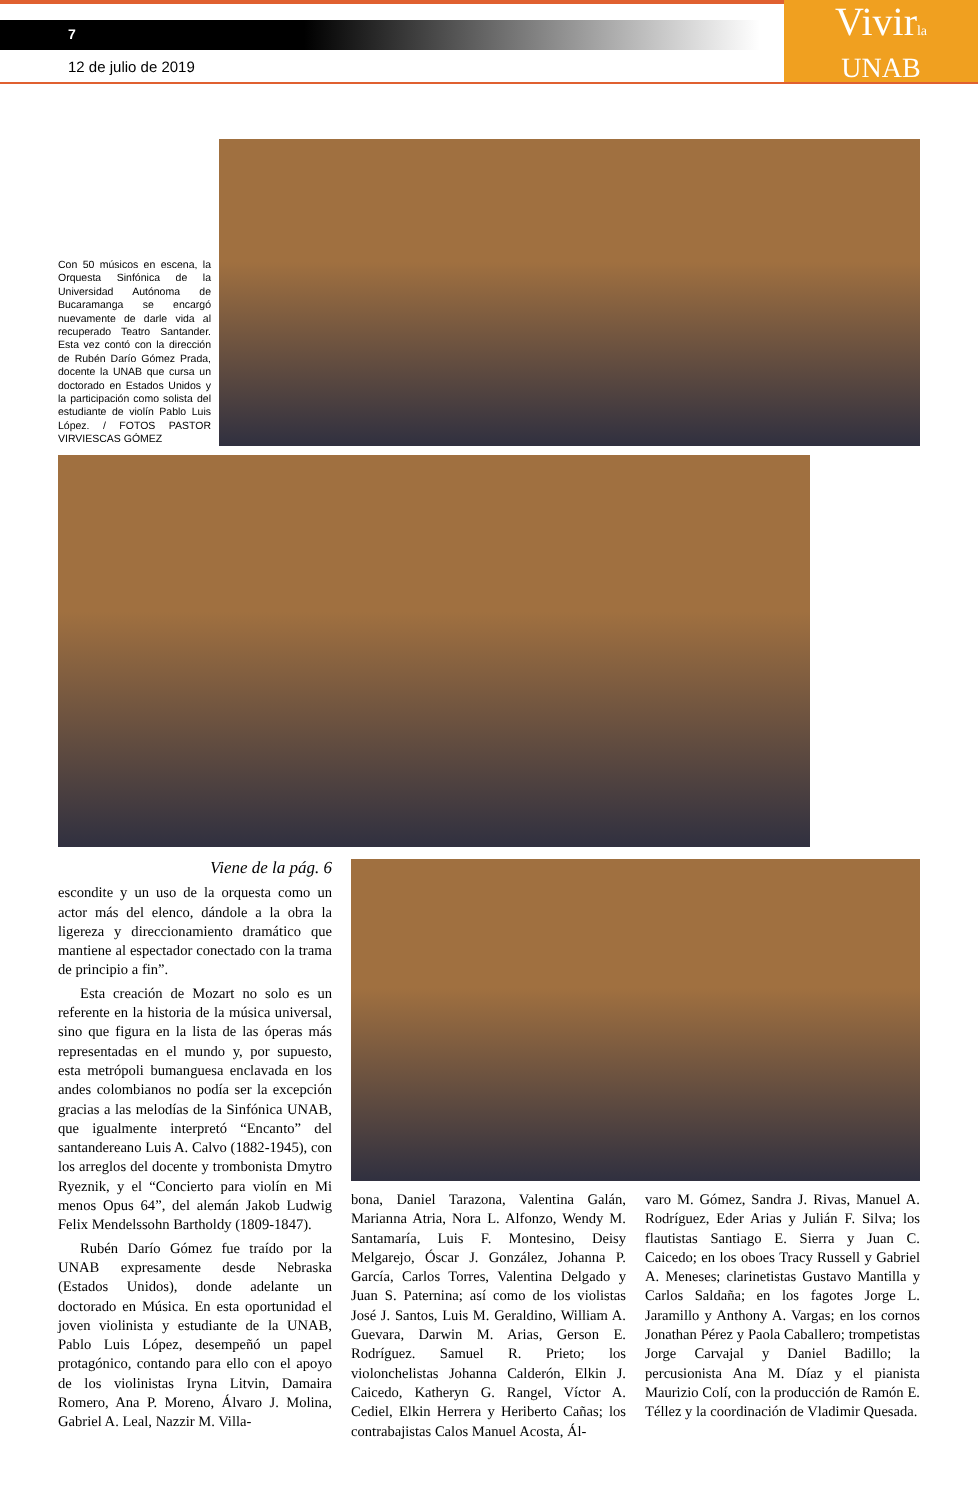7
12 de julio de 2019
Vivirla
UNAB
Con 50 músicos en escena, la Orquesta Sinfónica de la Universidad Autónoma de Bucaramanga se encargó nuevamente de darle vida al recuperado Teatro Santander. Esta vez contó con la dirección de Rubén Darío Gómez Prada, docente la UNAB que cursa un doctorado en Estados Unidos y la participación como solista del estudiante de violín Pablo Luis López. / FOTOS PASTOR VIRVIESCAS GÓMEZ
Viene de la pág. 6
escondite y un uso de la orquesta como un actor más del elenco, dándole a la obra la ligereza y direccionamiento dramático que mantiene al espectador conectado con la trama de principio a fin”.
Esta creación de Mozart no solo es un referente en la historia de la música universal, sino que figura en la lista de las óperas más representadas en el mundo y, por supuesto, esta metrópoli bumanguesa enclavada en los andes colombianos no podía ser la excepción gracias a las melodías de la Sinfónica UNAB, que igualmente interpretó “Encanto” del santandereano Luis A. Calvo (1882-1945), con los arreglos del docente y trombonista Dmytro Ryeznik, y el “Concierto para violín en Mi menos Opus 64”, del alemán Jakob Ludwig Felix Mendelssohn Bartholdy (1809-1847).
Rubén Darío Gómez fue traído por la UNAB expresamente desde Nebraska (Estados Unidos), donde adelante un doctorado en Música. En esta oportunidad el joven violinista y estudiante de la UNAB, Pablo Luis López, desempeñó un papel protagónico, contando para ello con el apoyo de los violinistas Iryna Litvin, Damaira Romero, Ana P. Moreno, Álvaro J. Molina, Gabriel A. Leal, Nazzir M. Villa-
bona, Daniel Tarazona, Valentina Galán, Marianna Atria, Nora L. Alfonzo, Wendy M. Santamaría, Luis F. Montesino, Deisy Melgarejo, Óscar J. González, Johanna P. García, Carlos Torres, Valentina Delgado y Juan S. Paternina; así como de los violistas José J. Santos, Luis M. Geraldino, William A. Guevara, Darwin M. Arias, Gerson E. Rodríguez. Samuel R. Prieto; los violonchelistas Johanna Calderón, Elkin J. Caicedo, Katheryn G. Rangel, Víctor A. Cediel, Elkin Herrera y Heriberto Cañas; los contrabajistas Calos Manuel Acosta, Ál-
varo M. Gómez, Sandra J. Rivas, Manuel A. Rodríguez, Eder Arias y Julián F. Silva; los flautistas Santiago E. Sierra y Juan C. Caicedo; en los oboes Tracy Russell y Gabriel A. Meneses; clarinetistas Gustavo Mantilla y Carlos Saldaña; en los fagotes Jorge L. Jaramillo y Anthony A. Vargas; en los cornos Jonathan Pérez y Paola Caballero; trompetistas Jorge Carvajal y Daniel Badillo; la percusionista Ana M. Díaz y el pianista Maurizio Colí, con la producción de Ramón E. Téllez y la coordinación de Vladimir Quesada.